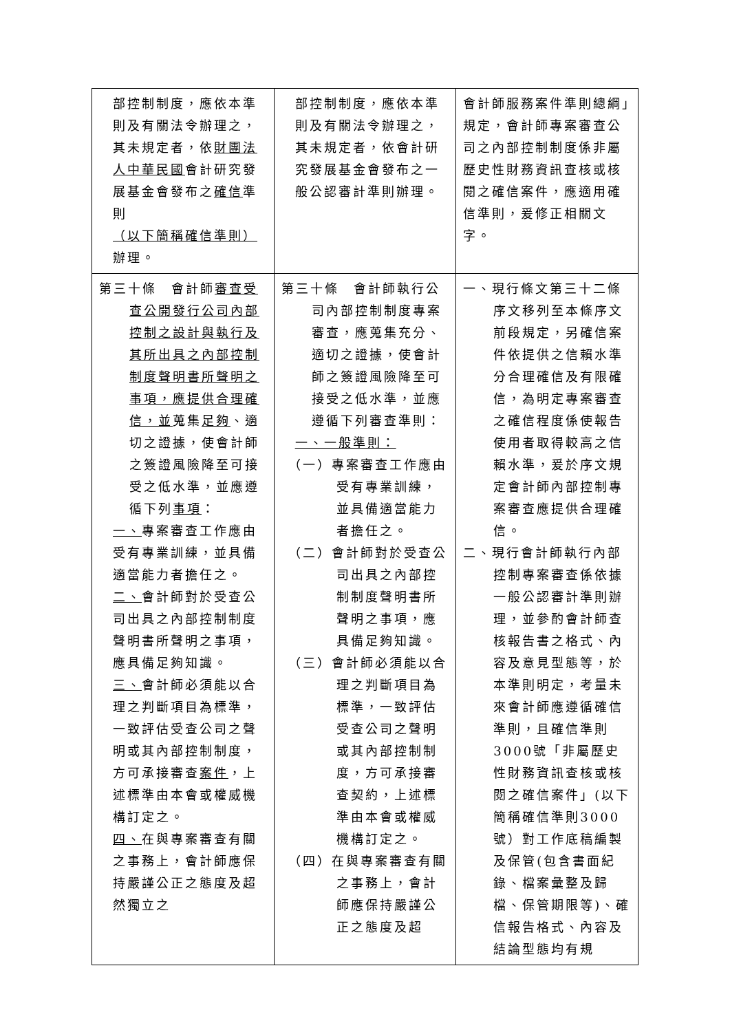| 部控制制度，應依本準則及有關法令辦理之，其未規定者，依 財團法人中華民國 會計研究發展基金會發布之 確信 準則 （以下簡稱確信準則） 辦理。 | 部控制制度，應依本準則及有關法令辦理之，其未規定者，依會計研究發展基金會發布之一般公認審計準則辦理。 | 會計師服務案件準則總綱」規定，會計師專案審查公司之內部控制制度係非屬歷史性財務資訊查核或核閱之確信案件，應適用確信準則，爰修正相關文字。 |
| 第三十條 會計師 審查受查公開發行公司內部控制之設計與執行及其所出具之內部控制制度聲明書所聲明之事項，應提供合理確信，並 蒐集 足夠 、適切之證據，使會計師之簽證風險降至可接受之低水準，並應遵循下列 事項 ： 一、 專案審查工作應由受有專業訓練，並具備適當能力者擔任之。 二、 會計師對於受查公司出具之內部控制制度聲明書所聲明之事項，應具備足夠知識。 三、 會計師必須能以合理之判斷項目為標準，一致評估受查公司之聲明或其內部控制制度，方可承接審查 案件 ，上述標準由本會或權威機構訂定之。 四、 在與專案審查有關之事務上，會計師應保持嚴謹公正之態度及超然獨立之 | 第三十條 會計師執行公司內部控制制度專案審查，應蒐集充分、適切之證據，使會計師之簽證風險降至可接受之低水準，並應遵循下列審查準則： 一、一般準則： （一）專案審查工作應由受有專業訓練，並具備適當能力者擔任之。 （二）會計師對於受查公司出具之內部控制制度聲明書所聲明之事項，應具備足夠知識。 （三）會計師必須能以合理之判斷項目為標準，一致評估受查公司之聲明或其內部控制制度，方可承接審查契約，上述標準由本會或權威機構訂定之。 （四）在與專案審查有關之事務上，會計師應保持嚴謹公正之態度及超 | 一、現行條文第三十二條序文移列至本條序文前段規定，另確信案件依提供之信賴水準分合理確信及有限確信，為明定專案審查之確信程度係使報告使用者取得較高之信賴水準，爰於序文規定會計師內部控制專案審查應提供合理確信。 二、現行會計師執行內部控制專案審查係依據一般公認審計準則辦理，並參酌會計師查核報告書之格式、內容及意見型態等，於本準則明定，考量未來會計師應遵循確信準則，且確信準則3000號「非屬歷史性財務資訊查核或核閱之確信案件」(以下簡稱確信準則3000號）對工作底稿編製及保管(包含書面紀錄、檔案彙整及歸檔、保管期限等)、確信報告格式、內容及結論型態均有規 |